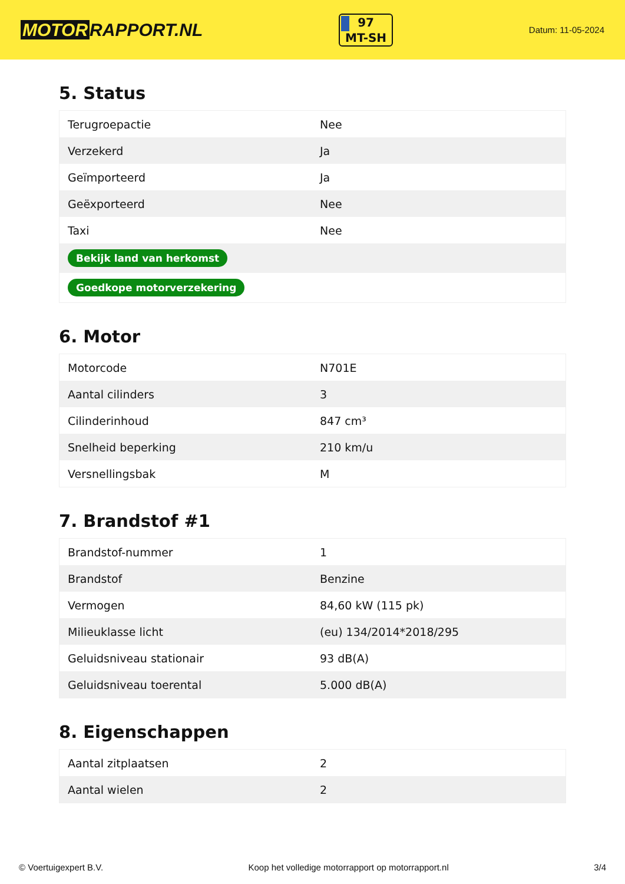MOTOR RAPPORT.NL
97
MT-SH
Datum: 11-05-2024
5. Status
| Terugroepactie | Nee |
| Verzekerd | Ja |
| Geïmporteerd | Ja |
| Geëxporteerd | Nee |
| Taxi | Nee |
| Bekijk land van herkomst | |
| Goedkope motorverzekering | |
6. Motor
| Motorcode | N701E |
| Aantal cilinders | 3 |
| Cilinderinhoud | 847 cm³ |
| Snelheid beperking | 210 km/u |
| Versnellingsbak | M |
7. Brandstof #1
| Brandstof-nummer | 1 |
| Brandstof | Benzine |
| Vermogen | 84,60 kW (115 pk) |
| Milieuklasse licht | (eu) 134/2014*2018/295 |
| Geluidsniveau stationair | 93 dB(A) |
| Geluidsniveau toerental | 5.000 dB(A) |
8. Eigenschappen
| Aantal zitplaatsen | 2 |
| Aantal wielen | 2 |
© Voertuigexpert B.V. Koop het volledige motorrapport op motorrapport.nl 3/4